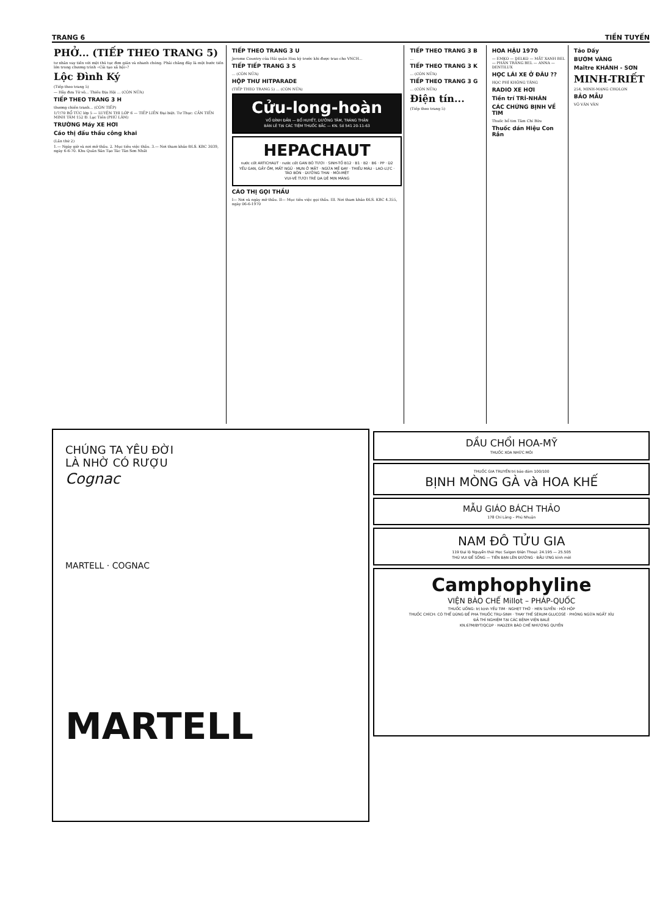TRANG 6 TIỀN TUYẾN
PHỞ... (TIẾP THEO TRANG 5)
tư nhân vay tiền với một thủ tục đơn giản và nhanh chóng. Phải chăng đây là một bước tiến lớn trong chương trình «Cải tạo xã hội»?
Lộc Đình Ký
(Tiếp theo trang 5)
— Hãy đưa Tử vô... Thiếu Địa Hội ... (CÒN NỮA)
TIẾP THEO TRANG 3 H
thương chiến tranh... (CÒN TIẾP)
1/7/70 BỔ TÚC lớp 5 — LUYỆN THI LỚP 6 — TIẾP LIỀN Đại biệt. Tư Thục: CẦN TIẾN MINH TÂM 152 Đ. Lạc Tiến (PHÚ LÂM)
TRƯỜNG Máy XE HƠI
Cáo thị đấu thầu công khai
(Lần thứ 2)
1.— Ngày giờ và nơi mở thầu. 2. Mục tiêu việc thầu. 3.— Nơi tham khảo ĐLS. KBC 3039, ngày 6-6-70. Khu Quản Sản Tạo Tác Tân Sơn Nhất
TIẾP THEO TRANG 3 U
Jerome Country của Hải quân Hoa kỳ trước khi được trao cho VNCH...
TIẾP TIẾP TRANG 3 S
... (CÒN NỮA)
HỘP THƯ HITPARADE
(TIẾP THEO TRANG 5) ... (CÒN NỮA)
Cửu-long-hoàn
VỔ ĐỈNH ĐẦN — BỔ HUYẾT, DƯỠNG TÂM, TRÁNG THẬN
BÁN LẺ TẠI CÁC TIỆM THUỐC BẮC — KN. Số 541 20-11-63
HEPACHAUT
nước cốt ARTICHAUT · nước cốt GAN BÒ TƯƠI · SINH-TỐ B12 · B1 · B2 · B6 · PP · D2
YẾU GAN, GẦY ỐM, MẤT NGỦ · MỤN Ở MẶT · NGỨA MỀ ĐAY · THIẾU MÁU · LAO-LỰC · TÁO BÓN · DƯỠNG THAI · MỎI-MỆT
VUI-VẺ TƯƠI TRẺ DA DẺ MỊN MÀNG
CÁO THỊ GỌI THẦU
I— Nơi và ngày mở thầu. II— Mục tiêu việc gọi thầu. III. Nơi tham khảo ĐLS. KBC 4.355, ngày 06-6-1970
TIẾP THEO TRANG 3 B
...
TIẾP THEO TRANG 3 K
... (CÒN NỮA)
TIẾP THEO TRANG 3 G
... (CÒN NỮA)
Điện tín...
(Tiếp theo trang 5)
HOA HẬU 1970
— EMKO — DELKO — MẮT XANH BEL — PHẤN TRẮNG BEL — ANNA — DENTILUX
HỌC LÁI XE Ở ĐÂU ??
HỌC PHÍ KHÔNG TĂNG
RADIO XE HƠI
Tiền trí TRÍ-NHÂN
CÁC CHỨNG BỊNH VỀ TIM
Thuốc bổ tim Tâm Chí Bửu
Thuốc dán Hiệu Con Rắn
Tảo Dấy
BƯỚM VÀNG
Maître KHÁNH - SƠN
MINH-TRIẾT
254, MINH-MẠNG CHOLON
BẢO MẪU
VÕ VĂN VÂN
CHÚNG TA YÊU ĐỜI
LÀ NHỜ CÓ RƯỢU
Cognac
MARTELL · COGNAC
MARTELL
DẦU CHỔI HOA-MỸ
THUỐC XOA NHỨC MỎI
THUỐC GIA TRUYỀN trị bảo đảm 100/100
BỊNH MÒNG GÀ và HOA KHẾ
MẪU GIÁO BÁCH THẢO
178 Chi Lăng – Phú Nhuận
NAM ĐÔ TỬU GIA
119 Đại lộ Nguyễn thái Học Saigon Điện Thoại: 24.195 — 25.505
THÚ VUI ĐỂ SỐNG — TIẾN BẠN LÊN ĐƯỜNG · BẦU ƯNG kính mời
Camphophyline
VIỆN BÀO CHẾ Millot – PHÁP-QUỐC
THUỐC UỐNG: trị bịnh YẾU TIM · NGHẸT THỞ · HEN SUYỄN · HỒI HỘP
THUỐC CHÍCH: CÓ THỂ DÙNG ĐỂ PHA THUỐC TRỤ-SINH · THAY THẾ SÉRUM GLUCOSÉ · PHÒNG NGỪA NGẤT XỈU
ĐÃ THÍ NGHIỆM TẠI CÁC BỆNH VIỆN BALÊ
KN.67M/BYT/QCDP · HADZER BÀO CHẾ NHƯỢNG QUYỀN